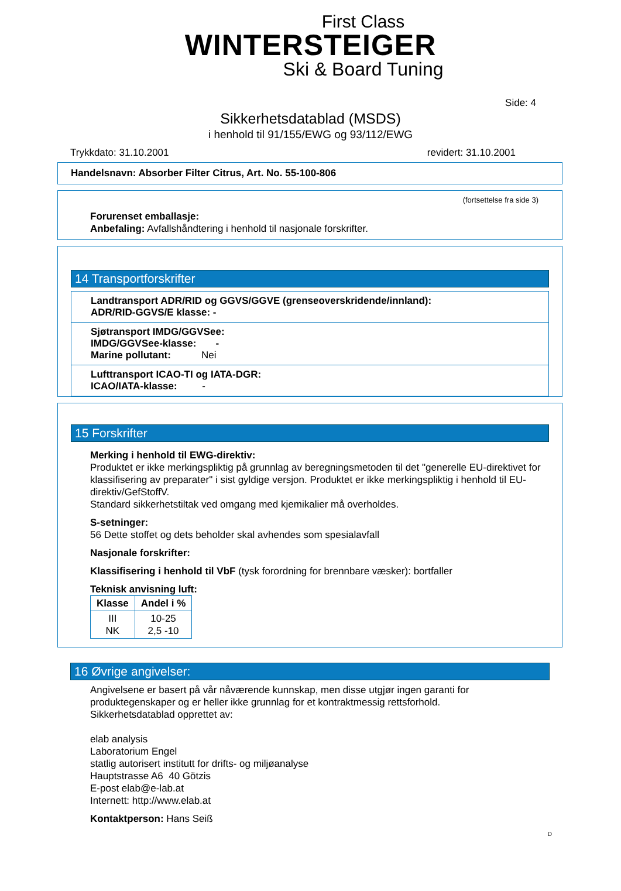First Class
WINTERSTEIGER
Ski & Board Tuning
Side: 4
Sikkerhetsdatablad (MSDS)
i henhold til 91/155/EWG og 93/112/EWG
Trykkdato: 31.10.2001 revidert: 31.10.2001
Handelsnavn: Absorber Filter Citrus, Art. No. 55-100-806
(fortsettelse fra side 3)
Forurenset emballasje:
Anbefaling: Avfallshåndtering i henhold til nasjonale forskrifter.
14 Transportforskrifter
Landtransport ADR/RID og GGVS/GGVE (grenseoverskridende/innland):
ADR/RID-GGVS/E klasse: -
Sjøtransport IMDG/GGVSee:
IMDG/GGVSee-klasse: -
Marine pollutant: Nei
Lufttransport ICAO-TI og IATA-DGR:
ICAO/IATA-klasse: -
15 Forskrifter
Merking i henhold til EWG-direktiv:
Produktet er ikke merkingspliktig på grunnlag av beregningsmetoden til det "generelle EU-direktivet for klassifisering av preparater" i sist gyldige versjon. Produktet er ikke merkingspliktig i henhold til EU-direktiv/GefStoffV.
Standard sikkerhetstiltak ved omgang med kjemikalier må overholdes.
S-setninger:
56 Dette stoffet og dets beholder skal avhendes som spesialavfall
Nasjonale forskrifter:
Klassifisering i henhold til VbF (tysk forordning for brennbare væsker): bortfaller
Teknisk anvisning luft:
| Klasse | Andel i % |
| --- | --- |
| III NK | 10-25 2,5 -10 |
16 Øvrige angivelser:
Angivelsene er basert på vår nåværende kunnskap, men disse utgjør ingen garanti for produktegenskaper og er heller ikke grunnlag for et kontraktmessig rettsforhold.
Sikkerhetsdatablad opprettet av:
elab analysis
Laboratorium Engel
statlig autorisert institutt for drifts- og miljøanalyse
Hauptstrasse A6 40 Götzis
E-post elab@e-lab.at
Internett: http://www.elab.at
Kontaktperson: Hans Seiß
D